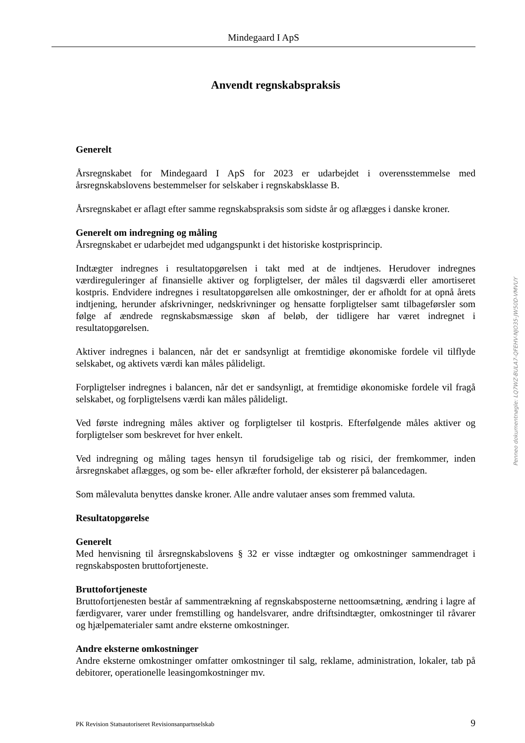Mindegaard I ApS
Anvendt regnskabspraksis
Generelt
Årsregnskabet for Mindegaard I ApS for 2023 er udarbejdet i overensstemmelse med årsregnskabslovens bestemmelser for selskaber i regnskabsklasse B.
Årsregnskabet er aflagt efter samme regnskabspraksis som sidste år og aflægges i danske kroner.
Generelt om indregning og måling
Årsregnskabet er udarbejdet med udgangspunkt i det historiske kostprisprincip.
Indtægter indregnes i resultatopgørelsen i takt med at de indtjenes. Herudover indregnes værdireguleringer af finansielle aktiver og forpligtelser, der måles til dagsværdi eller amortiseret kostpris. Endvidere indregnes i resultatopgørelsen alle omkostninger, der er afholdt for at opnå årets indtjening, herunder afskrivninger, nedskrivninger og hensatte forpligtelser samt tilbageførsler som følge af ændrede regnskabsmæssige skøn af beløb, der tidligere har været indregnet i resultatopgørelsen.
Aktiver indregnes i balancen, når det er sandsynligt at fremtidige økonomiske fordele vil tilflyde selskabet, og aktivets værdi kan måles pålideligt.
Forpligtelser indregnes i balancen, når det er sandsynligt, at fremtidige økonomiske fordele vil fragå selskabet, og forpligtelsens værdi kan måles pålideligt.
Ved første indregning måles aktiver og forpligtelser til kostpris. Efterfølgende måles aktiver og forpligtelser som beskrevet for hver enkelt.
Ved indregning og måling tages hensyn til forudsigelige tab og risici, der fremkommer, inden årsregnskabet aflægges, og som be- eller afkræfter forhold, der eksisterer på balancedagen.
Som målevaluta benyttes danske kroner. Alle andre valutaer anses som fremmed valuta.
Resultatopgørelse
Generelt
Med henvisning til årsregnskabslovens § 32 er visse indtægter og omkostninger sammendraget i regnskabsposten bruttofortjeneste.
Bruttofortjeneste
Bruttofortjenesten består af sammentrækning af regnskabsposterne nettoomsætning, ændring i lagre af færdigvarer, varer under fremstilling og handelsvarer, andre driftsindtægter, omkostninger til råvarer og hjælpematerialer samt andre eksterne omkostninger.
Andre eksterne omkostninger
Andre eksterne omkostninger omfatter omkostninger til salg, reklame, administration, lokaler, tab på debitorer, operationelle leasingomkostninger mv.
PK Revision Statsautoriseret Revisionsanpartsselskab 9
Penneo dokumentnøgle: LQ7WZ-BULA7-QFEHV-NJO35-JW50D-VMVUY